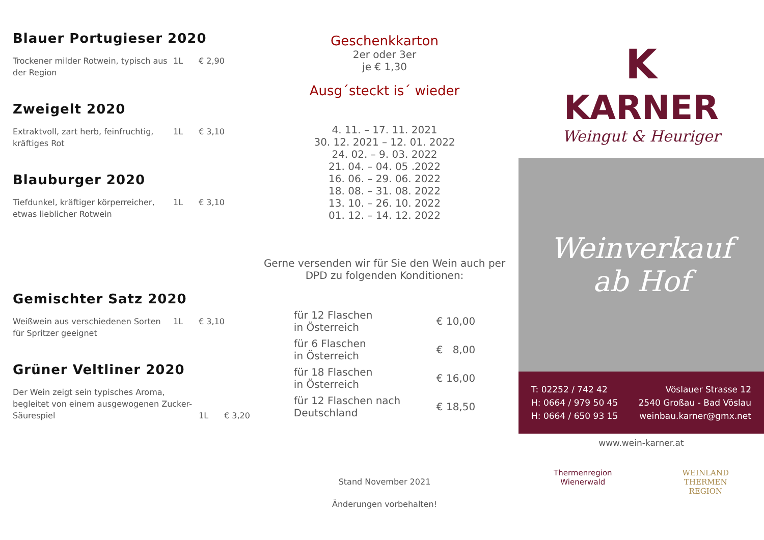Blauer Portugieser 2020
Trockener milder Rotwein, typisch aus der Region
1L € 2,90
Zweigelt 2020
Extraktvoll, zart herb, feinfruchtig, kräftiges Rot
1L € 3,10
Blauburger 2020
Tiefdunkel, kräftiger körperreicher, etwas lieblicher Rotwein
1L € 3,10
Gemischter Satz 2020
Weißwein aus verschiedenen Sorten für Spritzer geeignet
1L € 3,10
Grüner Veltliner 2020
Der Wein zeigt sein typisches Aroma, begleitet von einem ausgewogenen Zucker-Säurespiel
1L € 3,20
Geschenkkarton
2er oder 3er
je € 1,30
Ausg´steckt is´ wieder
4. 11. – 17. 11. 2021
30. 12. 2021 – 12. 01. 2022
24. 02. – 9. 03. 2022
21. 04. – 04. 05 .2022
16. 06. – 29. 06. 2022
18. 08. – 31. 08. 2022
13. 10. – 26. 10. 2022
01. 12. – 14. 12. 2022
Gerne versenden wir für Sie den Wein auch per DPD zu folgenden Konditionen:
| für 12 Flaschen in Österreich | € 10,00 |
| für 6 Flaschen in Österreich | € 8,00 |
| für 18 Flaschen in Österreich | € 16,00 |
| für 12 Flaschen nach Deutschland | € 18,50 |
Stand November 2021
Änderungen vorbehalten!
K
KARNER
Weingut & Heuriger
Weinverkauf
ab Hof
T: 02252 / 742 42
H: 0664 / 979 50 45
H: 0664 / 650 93 15
Vöslauer Strasse 12
2540 Großau - Bad Vöslau
weinbau.karner@gmx.net
www.wein-karner.at
Thermenregion
Wienerwald
WEINLAND
THERMEN
REGION